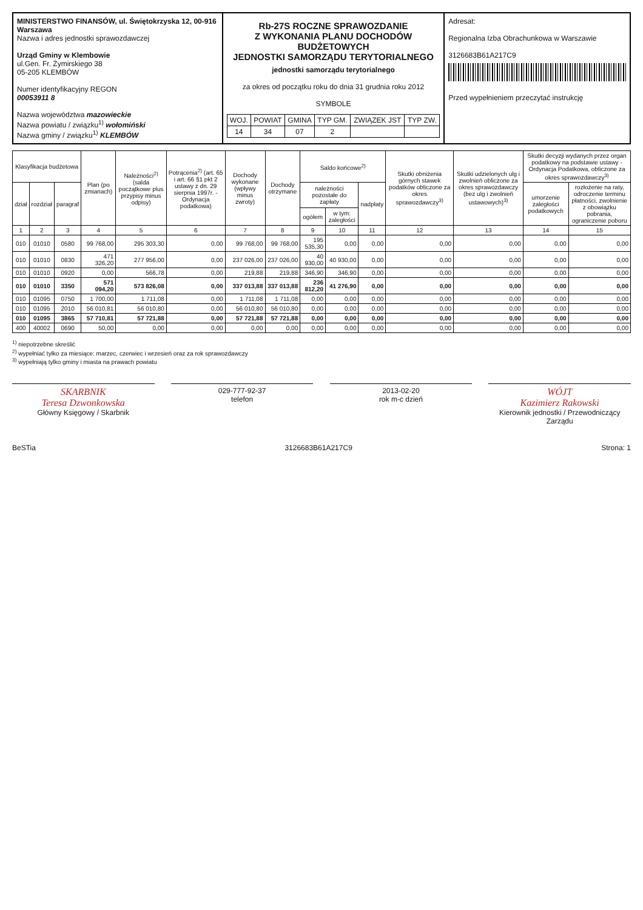MINISTERSTWO FINANSÓW, ul. Świętokrzyska 12, 00-916 Warszawa
Nazwa i adres jednostki sprawozdawczej
Urząd Gminy w Klembowie
ul.Gen. Fr. Żymirskiego 38
05-205 KLEMBÓW
Numer identyfikacyjny REGON
00053911 8
Nazwa województwa mazowieckie
Nazwa powiatu / związku<sup>1)</sup> wołomiński
Nazwa gminy / związku<sup>1)</sup> KLEMBÓW
Rb-27S ROCZNE SPRAWOZDANIE
Z WYKONANIA PLANU DOCHODÓW BUDŻETOWYCH
JEDNOSTKI SAMORZĄDU TERYTORIALNEGO
jednostki samorządu terytorialnego
za okres od początku roku do dnia 31 grudnia roku 2012
SYMBOLE
| WOJ. | POWIAT | GMINA | TYP GM. | ZWIĄZEK JST | TYP ZW. |
| 14 | 34 | 07 | 2 | | |
Adresat:
Regionalna Izba Obrachunkowa w Warszawie
3126683B61A217C9
Przed wypełnieniem przeczytać instrukcję
| Klasyfikacja budżetowa | | | Plan (po zmianach) | Należności<sup>2)</sup> (salda początkowe plus przypisy minus odpisy) | Potrącenia<sup>2)</sup> (art. 65 i art. 66 §1 pkt 2 ustawy z dn. 29 sierpnia 1997r. - Ordynacja podatkowa) | Dochody wykonane (wpływy minus zwroty) | Dochody otrzymane | Saldo końcowe<sup>2)</sup> | | | Skutki obniżenia górnych stawek podatków obliczone za okres sprawozdawczy<sup>3)</sup> | Skutki udzielonych ulg i zwolnień obliczone za okres sprawozdawczy (bez ulg i zwolnień ustawowych)<sup>3)</sup> | Skutki decyzji wydanych przez organ podatkowy na podstawie ustawy - Ordynacja Podatkowa, obliczone za okres sprawozdawczy<sup>3)</sup> | |
| --- | --- | --- | --- | --- | --- | --- | --- | --- | --- | --- | --- | --- | --- | --- |
| dział | rozdział | paragraf | | | | | | należności pozostałe do zapłaty | | nadpłaty | | | umorzenie zaległości podatkowych | rozłożenie na raty, odroczenie terminu płatności, zwolnienie z obowiązku pobrania, ograniczenie poboru |
| | | | | | | | | ogółem | w tym: zaległości | | | | | |
| 1 | 2 | 3 | 4 | 5 | 6 | 7 | 8 | 9 | 10 | 11 | 12 | 13 | 14 | 15 |
| 010 | 01010 | 0580 | 99 768,00 | 295 303,30 | 0,00 | 99 768,00 | 99 768,00 | 195 535,30 | 0,00 | 0,00 | 0,00 | 0,00 | 0,00 | 0,00 |
| 010 | 01010 | 0830 | 471 326,20 | 277 956,00 | 0,00 | 237 026,00 | 237 026,00 | 40 930,00 | 40 930,00 | 0,00 | 0,00 | 0,00 | 0,00 | 0,00 |
| 010 | 01010 | 0920 | 0,00 | 566,78 | 0,00 | 219,88 | 219,88 | 346,90 | 346,90 | 0,00 | 0,00 | 0,00 | 0,00 | 0,00 |
| 010 | 01010 | 3350 | 571 094,20 | 573 826,08 | 0,00 | 337 013,88 | 337 013,88 | 236 812,20 | 41 276,90 | 0,00 | 0,00 | 0,00 | 0,00 | 0,00 |
| 010 | 01095 | 0750 | 1 700,00 | 1 711,08 | 0,00 | 1 711,08 | 1 711,08 | 0,00 | 0,00 | 0,00 | 0,00 | 0,00 | 0,00 | 0,00 |
| 010 | 01095 | 2010 | 56 010,81 | 56 010,80 | 0,00 | 56 010,80 | 56 010,80 | 0,00 | 0,00 | 0,00 | 0,00 | 0,00 | 0,00 | 0,00 |
| 010 | 01095 | 3865 | 57 710,81 | 57 721,88 | 0,00 | 57 721,88 | 57 721,88 | 0,00 | 0,00 | 0,00 | 0,00 | 0,00 | 0,00 | 0,00 |
| 400 | 40002 | 0690 | 50,00 | 0,00 | 0,00 | 0,00 | 0,00 | 0,00 | 0,00 | 0,00 | 0,00 | 0,00 | 0,00 | 0,00 |
<sup>1)</sup> niepotrzebne skreślić
<sup>2)</sup> wypełniać tylko za miesiące: marzec, czerwiec i wrzesień oraz za rok sprawozdawczy
<sup>3)</sup> wypełniają tylko gminy i miasta na prawach powiatu
SKARBNIK
Teresa Dzwonkowska
Główny Księgowy / Skarbnik
029-777-92-37
telefon
2013-02-20
rok m-c dzień
WÓJT
Kazimierz Rakowski
Kierownik jednostki / Przewodniczący Zarządu
BeSTia 3126683B61A217C9 Strona: 1